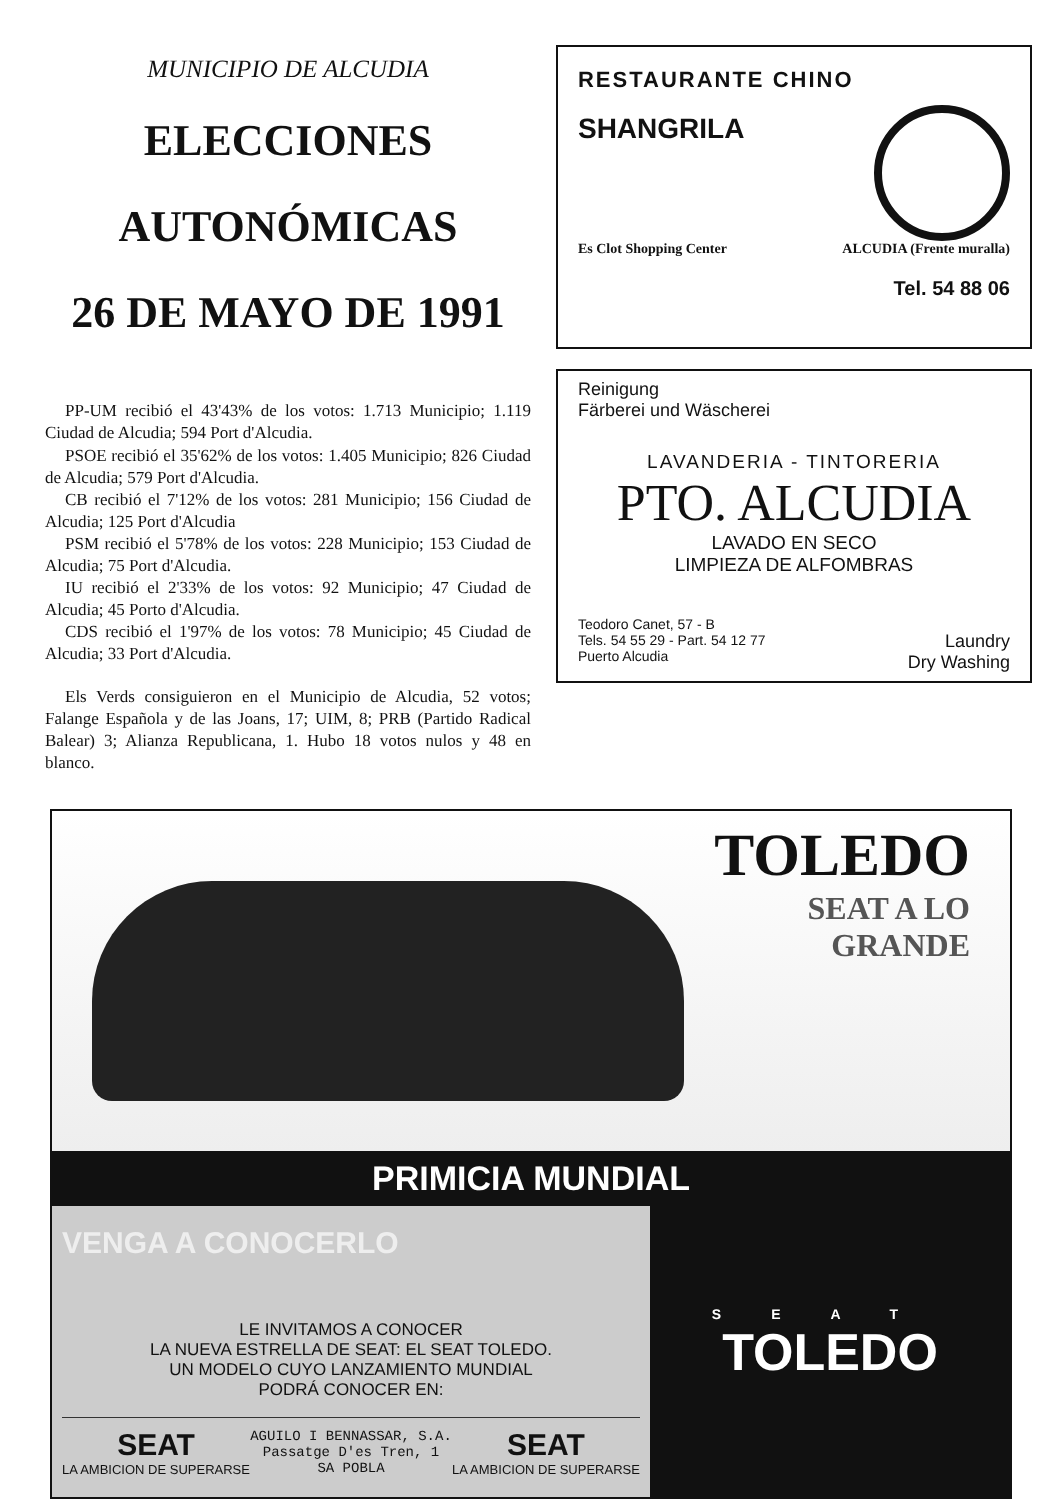MUNICIPIO DE ALCUDIA
ELECCIONES
AUTONÓMICAS
26 DE MAYO DE 1991
PP-UM recibió el 43'43% de los votos: 1.713 Municipio; 1.119 Ciudad de Alcudia; 594 Port d'Alcudia.
PSOE recibió el 35'62% de los votos: 1.405 Municipio; 826 Ciudad de Alcudia; 579 Port d'Alcudia.
CB recibió el 7'12% de los votos: 281 Municipio; 156 Ciudad de Alcudia; 125 Port d'Alcudia
PSM recibió el 5'78% de los votos: 228 Municipio; 153 Ciudad de Alcudia; 75 Port d'Alcudia.
IU recibió el 2'33% de los votos: 92 Municipio; 47 Ciudad de Alcudia; 45 Porto d'Alcudia.
CDS recibió el 1'97% de los votos: 78 Municipio; 45 Ciudad de Alcudia; 33 Port d'Alcudia.
Els Verds consiguieron en el Municipio de Alcudia, 52 votos; Falange Española y de las Joans, 17; UIM, 8; PRB (Partido Radical Balear) 3; Alianza Republicana, 1. Hubo 18 votos nulos y 48 en blanco.
RESTAURANTE CHINO
SHANGRILA
Es Clot Shopping Center ALCUDIA (Frente muralla)
Tel. 54 88 06
Reinigung
Färberei und Wäscherei
LAVANDERIA - TINTORERIA
PTO. ALCUDIA
LAVADO EN SECO
LIMPIEZA DE ALFOMBRAS
Teodoro Canet, 57 - B
Tels. 54 55 29 - Part. 54 12 77
Puerto Alcudia
Laundry
Dry Washing
TOLEDO
SEAT A LO
GRANDE
PRIMICIA MUNDIAL
VENGA A CONOCERLO
LE INVITAMOS A CONOCER
LA NUEVA ESTRELLA DE SEAT: EL SEAT TOLEDO.
UN MODELO CUYO LANZAMIENTO MUNDIAL
PODRÁ CONOCER EN:
SEAT
LA AMBICION DE SUPERARSE
AGUILO I BENNASSAR, S.A.
Passatge D'es Tren, 1
SA POBLA
SEAT
LA AMBICION DE SUPERARSE
SEAT
TOLEDO